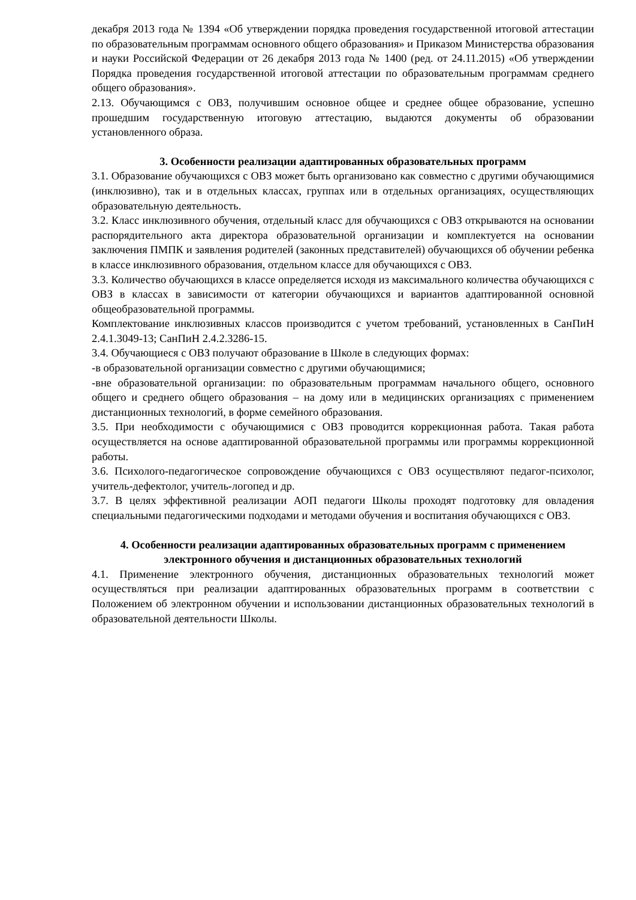декабря 2013 года № 1394 «Об утверждении порядка проведения государственной итоговой аттестации по образовательным программам основного общего образования» и Приказом Министерства образования и науки Российской Федерации от 26 декабря 2013 года № 1400 (ред. от 24.11.2015) «Об утверждении Порядка проведения государственной итоговой аттестации по образовательным программам среднего общего образования».
2.13. Обучающимся с ОВЗ, получившим основное общее и среднее общее образование, успешно прошедшим государственную итоговую аттестацию, выдаются документы об образовании установленного образа.
3. Особенности реализации адаптированных образовательных программ
3.1. Образование обучающихся с ОВЗ может быть организовано как совместно с другими обучающимися (инклюзивно), так и в отдельных классах, группах или в отдельных организациях, осуществляющих образовательную деятельность.
3.2. Класс инклюзивного обучения, отдельный класс для обучающихся с ОВЗ открываются на основании распорядительного акта директора образовательной организации и комплектуется на основании заключения ПМПК и заявления родителей (законных представителей) обучающихся об обучении ребенка в классе инклюзивного образования, отдельном классе для обучающихся с ОВЗ.
3.3. Количество обучающихся в классе определяется исходя из максимального количества обучающихся с ОВЗ в классах в зависимости от категории обучающихся и вариантов адаптированной основной общеобразовательной программы.
Комплектование инклюзивных классов производится с учетом требований, установленных в СанПиН 2.4.1.3049-13; СанПиН 2.4.2.3286-15.
3.4. Обучающиеся с ОВЗ получают образование в Школе в следующих формах:
-в образовательной организации совместно с другими обучающимися;
-вне образовательной организации: по образовательным программам начального общего, основного общего и среднего общего образования – на дому или в медицинских организациях с применением дистанционных технологий, в форме семейного образования.
3.5. При необходимости с обучающимися с ОВЗ проводится коррекционная работа. Такая работа осуществляется на основе адаптированной образовательной программы или программы коррекционной работы.
3.6. Психолого-педагогическое сопровождение обучающихся с ОВЗ осуществляют педагог-психолог, учитель-дефектолог, учитель-логопед и др.
3.7. В целях эффективной реализации АОП педагоги Школы проходят подготовку для овладения специальными педагогическими подходами и методами обучения и воспитания обучающихся с ОВЗ.
4. Особенности реализации адаптированных образовательных программ с применением электронного обучения и дистанционных образовательных технологий
4.1. Применение электронного обучения, дистанционных образовательных технологий может осуществляться при реализации адаптированных образовательных программ в соответствии с Положением об электронном обучении и использовании дистанционных образовательных технологий в образовательной деятельности Школы.